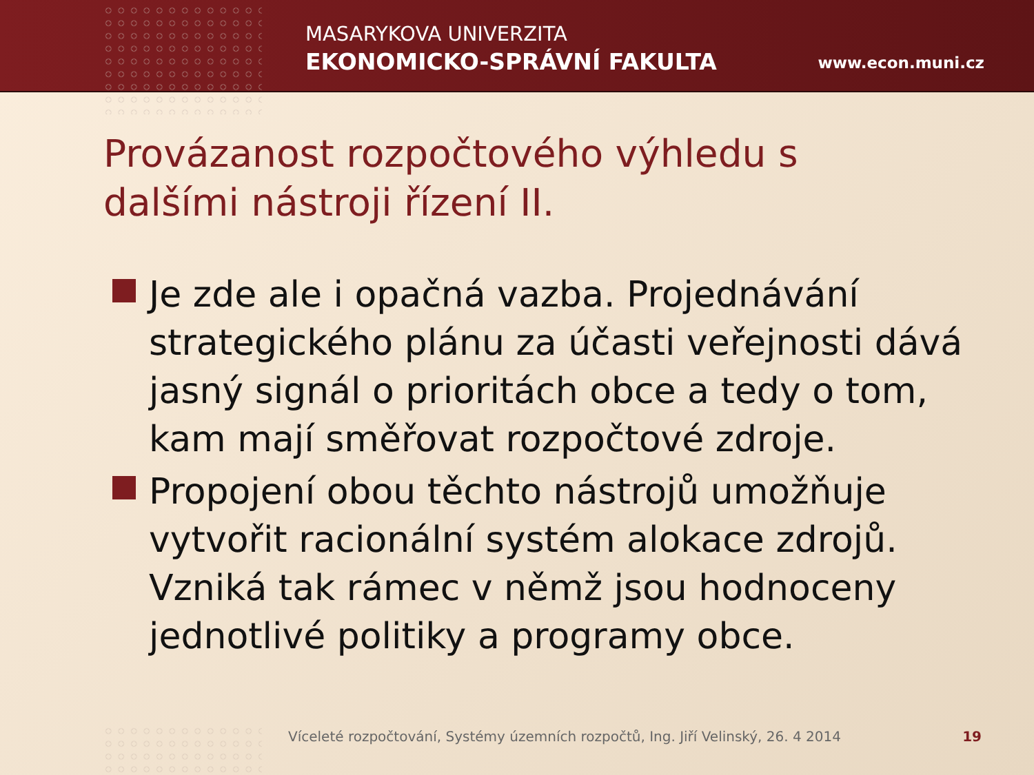MASARYKOVA UNIVERZITA
EKONOMICKO-SPRÁVNÍ FAKULTA www.econ.muni.cz
Provázanost rozpočtového výhledu s dalšími nástroji řízení II.
Je zde ale i opačná vazba. Projednávání strategického plánu za účasti veřejnosti dává jasný signál o prioritách obce a tedy o tom, kam mají směřovat rozpočtové zdroje.
Propojení obou těchto nástrojů umožňuje vytvořit racionální systém alokace zdrojů. Vzniká tak rámec v němž jsou hodnoceny jednotlivé politiky a programy obce.
Víceleté rozpočtování, Systémy územních rozpočtů, Ing. Jiří Velinský, 26. 4 2014
19